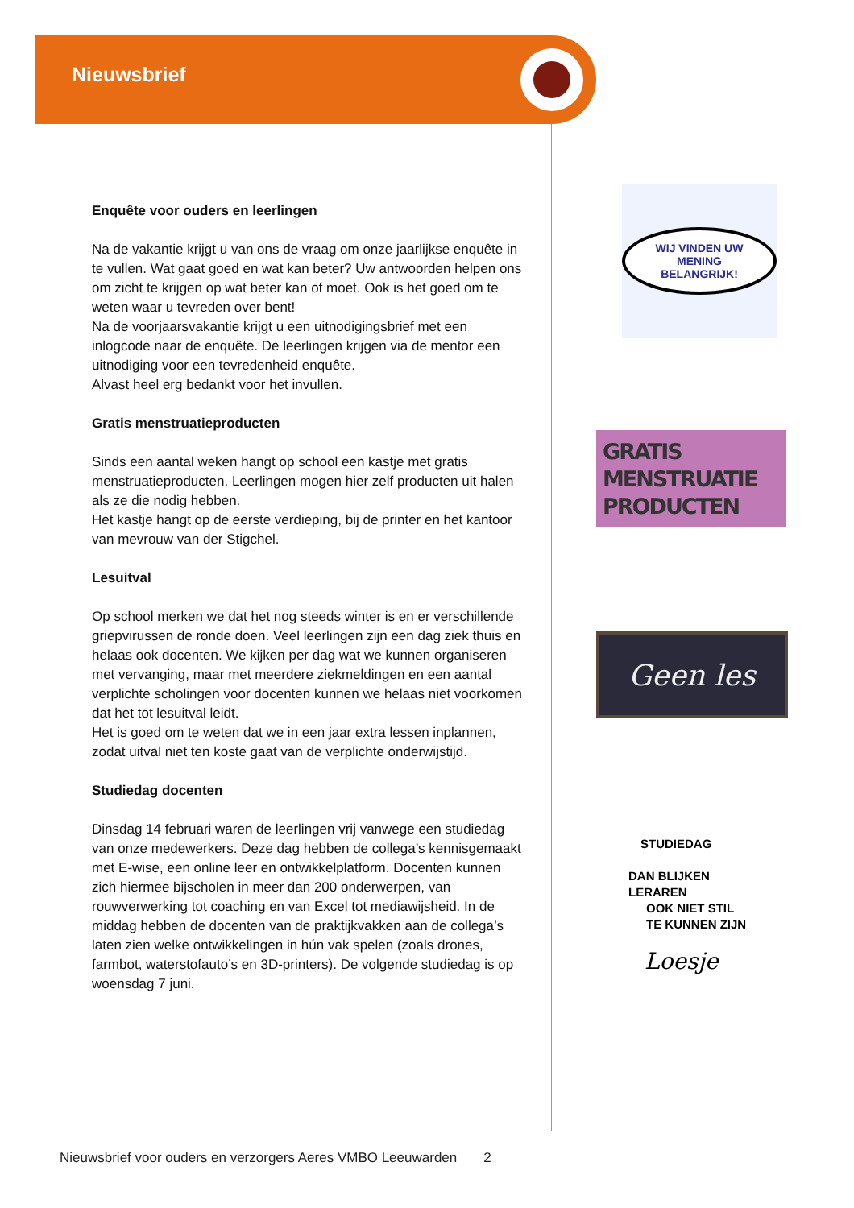Nieuwsbrief
Enquête voor ouders en leerlingen
Na de vakantie krijgt u van ons de vraag om onze jaarlijkse enquête in te vullen. Wat gaat goed en wat kan beter? Uw antwoorden helpen ons om zicht te krijgen op wat beter kan of moet. Ook is het goed om te weten waar u tevreden over bent!
Na de voorjaarsvakantie krijgt u een uitnodigingsbrief met een inlogcode naar de enquête. De leerlingen krijgen via de mentor een uitnodiging voor een tevredenheid enquête.
Alvast heel erg bedankt voor het invullen.
Gratis menstruatieproducten
Sinds een aantal weken hangt op school een kastje met gratis menstruatieproducten. Leerlingen mogen hier zelf producten uit halen als ze die nodig hebben.
Het kastje hangt op de eerste verdieping, bij de printer en het kantoor van mevrouw van der Stigchel.
Lesuitval
Op school merken we dat het nog steeds winter is en er verschillende griepvirussen de ronde doen. Veel leerlingen zijn een dag ziek thuis en helaas ook docenten. We kijken per dag wat we kunnen organiseren met vervanging, maar met meerdere ziekmeldingen en een aantal verplichte scholingen voor docenten kunnen we helaas niet voorkomen dat het tot lesuitval leidt.
Het is goed om te weten dat we in een jaar extra lessen inplannen, zodat uitval niet ten koste gaat van de verplichte onderwijstijd.
Studiedag docenten
Dinsdag 14 februari waren de leerlingen vrij vanwege een studiedag van onze medewerkers. Deze dag hebben de collega’s kennisgemaakt met E-wise, een online leer en ontwikkelplatform. Docenten kunnen zich hiermee bijscholen in meer dan 200 onderwerpen, van rouwverwerking tot coaching en van Excel tot mediawijsheid. In de middag hebben de docenten van de praktijkvakken aan de collega’s laten zien welke ontwikkelingen in hún vak spelen (zoals drones, farmbot, waterstofauto’s en 3D-printers). De volgende studiedag is op woensdag 7 juni.
WIJ VINDEN UW MENING
BELANGRIJK!
GRATIS
MENSTRUATIE
PRODUCTEN
Geen les
STUDIEDAG
DAN BLIJKEN
LERAREN
OOK NIET STIL
TE KUNNEN ZIJN
Loesje
Nieuwsbrief voor ouders en verzorgers Aeres VMBO Leeuwarden 2